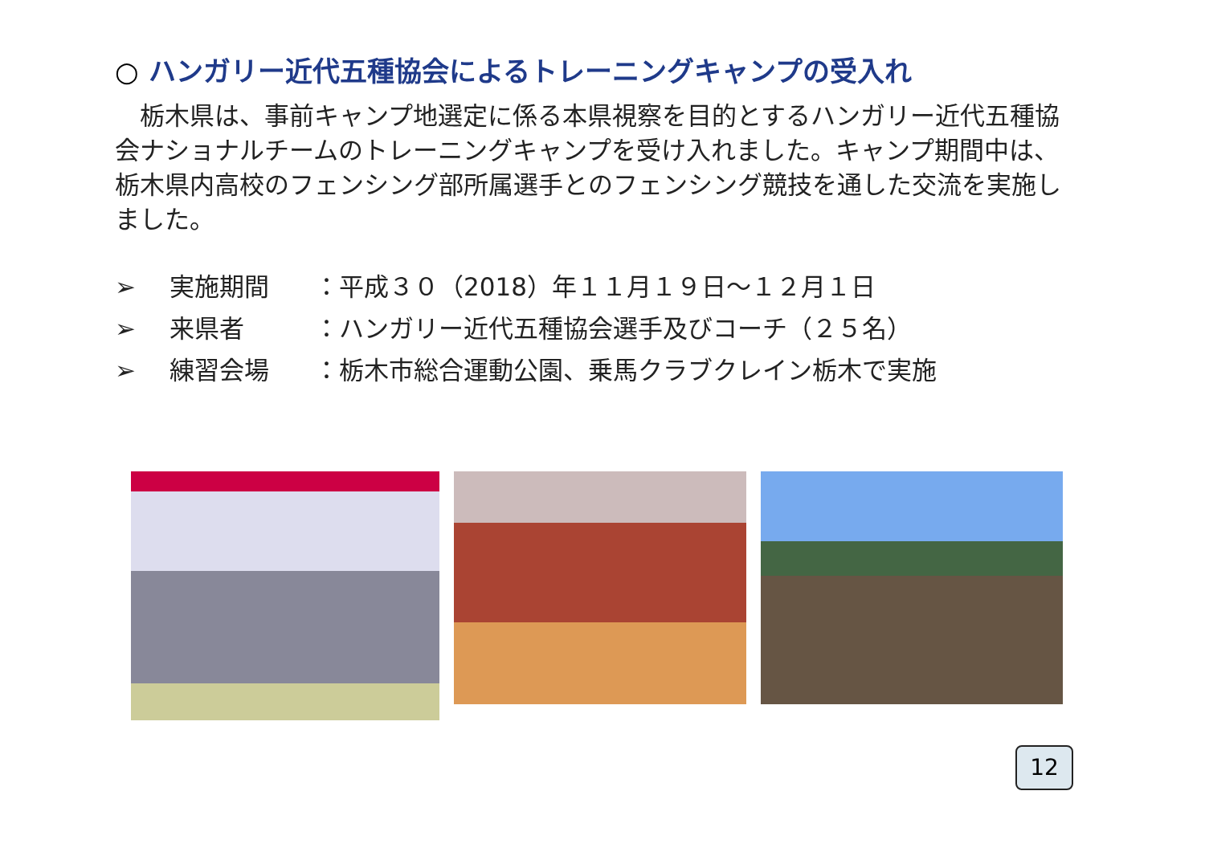○ ハンガリー近代五種協会によるトレーニングキャンプの受入れ
　栃木県は、事前キャンプ地選定に係る本県視察を目的とするハンガリー近代五種協会ナショナルチームのトレーニングキャンプを受け入れました。キャンプ期間中は、栃木県内高校のフェンシング部所属選手とのフェンシング競技を通した交流を実施しました。
➢ 実施期間 ：平成３０（2018）年１１月１９日～１２月１日
➢ 来県者 ：ハンガリー近代五種協会選手及びコーチ（２５名）
➢ 練習会場 ：栃木市総合運動公園、乗馬クラブクレイン栃木で実施
12